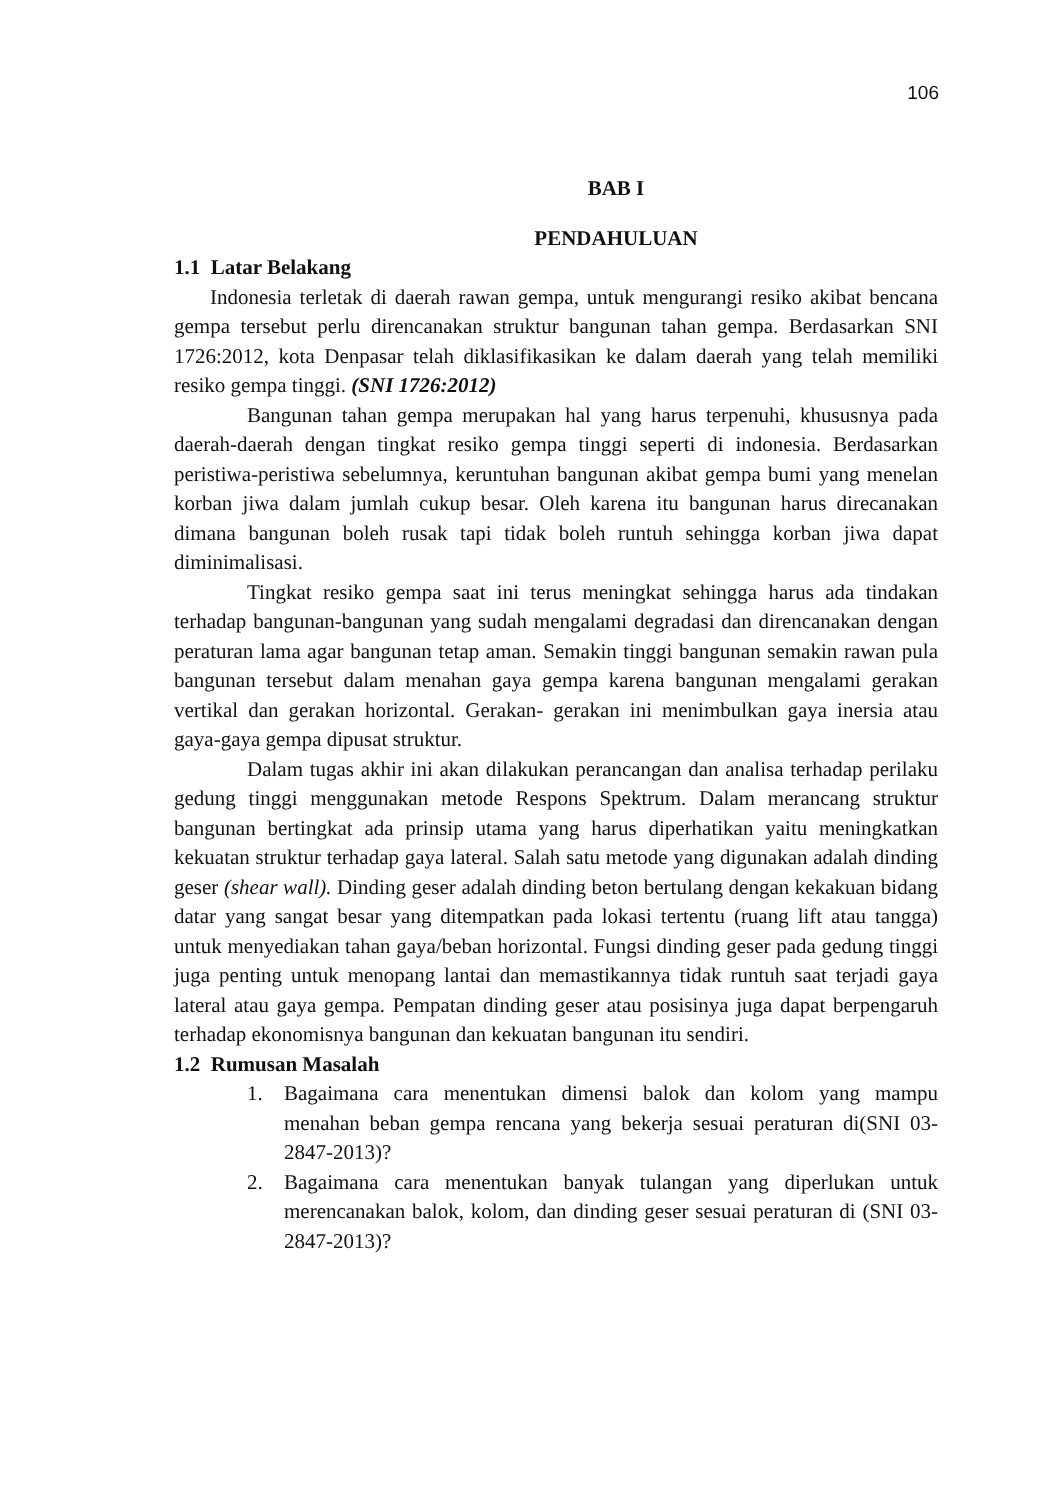106
BAB I
PENDAHULUAN
1.1 Latar Belakang
Indonesia terletak di daerah rawan gempa, untuk mengurangi resiko akibat bencana gempa tersebut perlu direncanakan struktur bangunan tahan gempa. Berdasarkan SNI 1726:2012, kota Denpasar telah diklasifikasikan ke dalam daerah yang telah memiliki resiko gempa tinggi. (SNI 1726:2012)
Bangunan tahan gempa merupakan hal yang harus terpenuhi, khususnya pada daerah-daerah dengan tingkat resiko gempa tinggi seperti di indonesia. Berdasarkan peristiwa-peristiwa sebelumnya, keruntuhan bangunan akibat gempa bumi yang menelan korban jiwa dalam jumlah cukup besar. Oleh karena itu bangunan harus direcanakan dimana bangunan boleh rusak tapi tidak boleh runtuh sehingga korban jiwa dapat diminimalisasi.
Tingkat resiko gempa saat ini terus meningkat sehingga harus ada tindakan terhadap bangunan-bangunan yang sudah mengalami degradasi dan direncanakan dengan peraturan lama agar bangunan tetap aman. Semakin tinggi bangunan semakin rawan pula bangunan tersebut dalam menahan gaya gempa karena bangunan mengalami gerakan vertikal dan gerakan horizontal. Gerakan- gerakan ini menimbulkan gaya inersia atau gaya-gaya gempa dipusat struktur.
Dalam tugas akhir ini akan dilakukan perancangan dan analisa terhadap perilaku gedung tinggi menggunakan metode Respons Spektrum. Dalam merancang struktur bangunan bertingkat ada prinsip utama yang harus diperhatikan yaitu meningkatkan kekuatan struktur terhadap gaya lateral. Salah satu metode yang digunakan adalah dinding geser (shear wall). Dinding geser adalah dinding beton bertulang dengan kekakuan bidang datar yang sangat besar yang ditempatkan pada lokasi tertentu (ruang lift atau tangga) untuk menyediakan tahan gaya/beban horizontal. Fungsi dinding geser pada gedung tinggi juga penting untuk menopang lantai dan memastikannya tidak runtuh saat terjadi gaya lateral atau gaya gempa. Pempatan dinding geser atau posisinya juga dapat berpengaruh terhadap ekonomisnya bangunan dan kekuatan bangunan itu sendiri.
1.2 Rumusan Masalah
1. Bagaimana cara menentukan dimensi balok dan kolom yang mampu menahan beban gempa rencana yang bekerja sesuai peraturan di(SNI 03-2847-2013)?
2. Bagaimana cara menentukan banyak tulangan yang diperlukan untuk merencanakan balok, kolom, dan dinding geser sesuai peraturan di (SNI 03-2847-2013)?